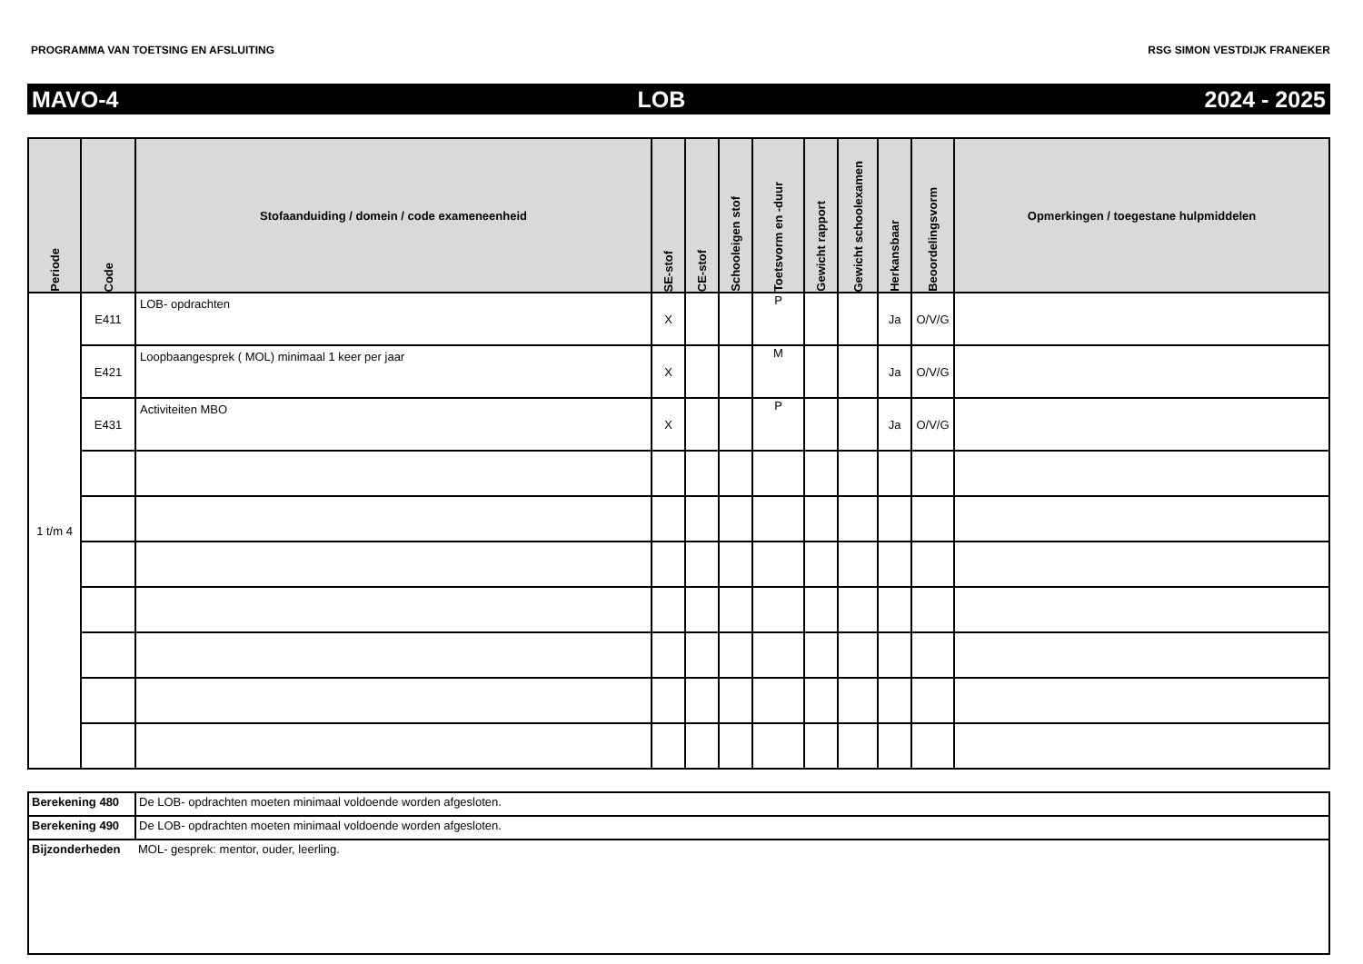PROGRAMMA VAN TOETSING EN AFSLUITING RSG SIMON VESTDIJK FRANEKER
MAVO-4 LOB 2024 - 2025
| Periode | Code | Stofaanduiding / domein / code exameneenheid | SE-stof | CE-stof | Schooleigen stof | Toetsvorm en -duur | Gewicht rapport | Gewicht schoolexamen | Herkansbaar | Beoordelingsvorm | Opmerkingen / toegestane hulpmiddelen |
| --- | --- | --- | --- | --- | --- | --- | --- | --- | --- | --- | --- |
| 1 t/m 4 | E411 | LOB- opdrachten | X | | | P | | | Ja | O/V/G | |
| | E421 | Loopbaangesprek ( MOL) minimaal 1 keer per jaar | X | | | M | | | Ja | O/V/G | |
| | E431 | Activiteiten MBO | X | | | P | | | Ja | O/V/G | |
| Berekening 480 | De LOB- opdrachten moeten minimaal voldoende worden afgesloten. |
| Berekening 490 | De LOB- opdrachten moeten minimaal voldoende worden afgesloten. |
| Bijzonderheden | MOL- gesprek: mentor, ouder, leerling. |